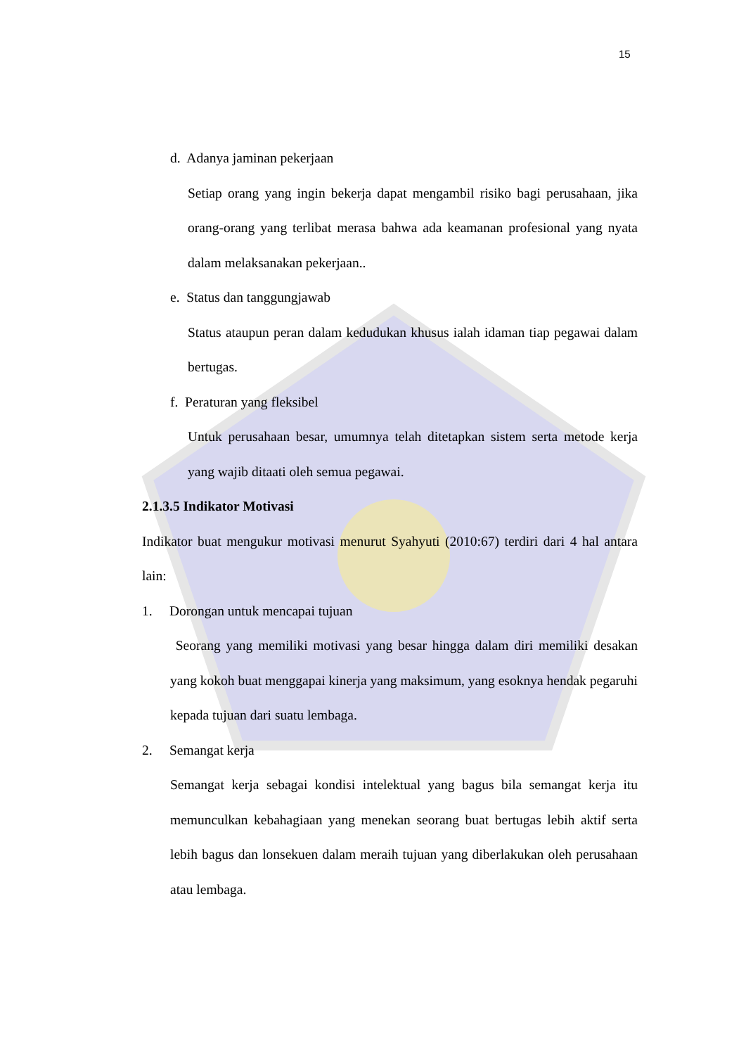15
d. Adanya jaminan pekerjaan
Setiap orang yang ingin bekerja dapat mengambil risiko bagi perusahaan, jika orang-orang yang terlibat merasa bahwa ada keamanan profesional yang nyata dalam melaksanakan pekerjaan..
e. Status dan tanggungjawab
Status ataupun peran dalam kedudukan khusus ialah idaman tiap pegawai dalam bertugas.
f. Peraturan yang fleksibel
Untuk perusahaan besar, umumnya telah ditetapkan sistem serta metode kerja yang wajib ditaati oleh semua pegawai.
2.1.3.5 Indikator Motivasi
Indikator buat mengukur motivasi menurut Syahyuti (2010:67) terdiri dari 4 hal antara lain:
1. Dorongan untuk mencapai tujuan
Seorang yang memiliki motivasi yang besar hingga dalam diri memiliki desakan yang kokoh buat menggapai kinerja yang maksimum, yang esoknya hendak pegaruhi kepada tujuan dari suatu lembaga.
2. Semangat kerja
Semangat kerja sebagai kondisi intelektual yang bagus bila semangat kerja itu memunculkan kebahagiaan yang menekan seorang buat bertugas lebih aktif serta lebih bagus dan lonsekuen dalam meraih tujuan yang diberlakukan oleh perusahaan atau lembaga.